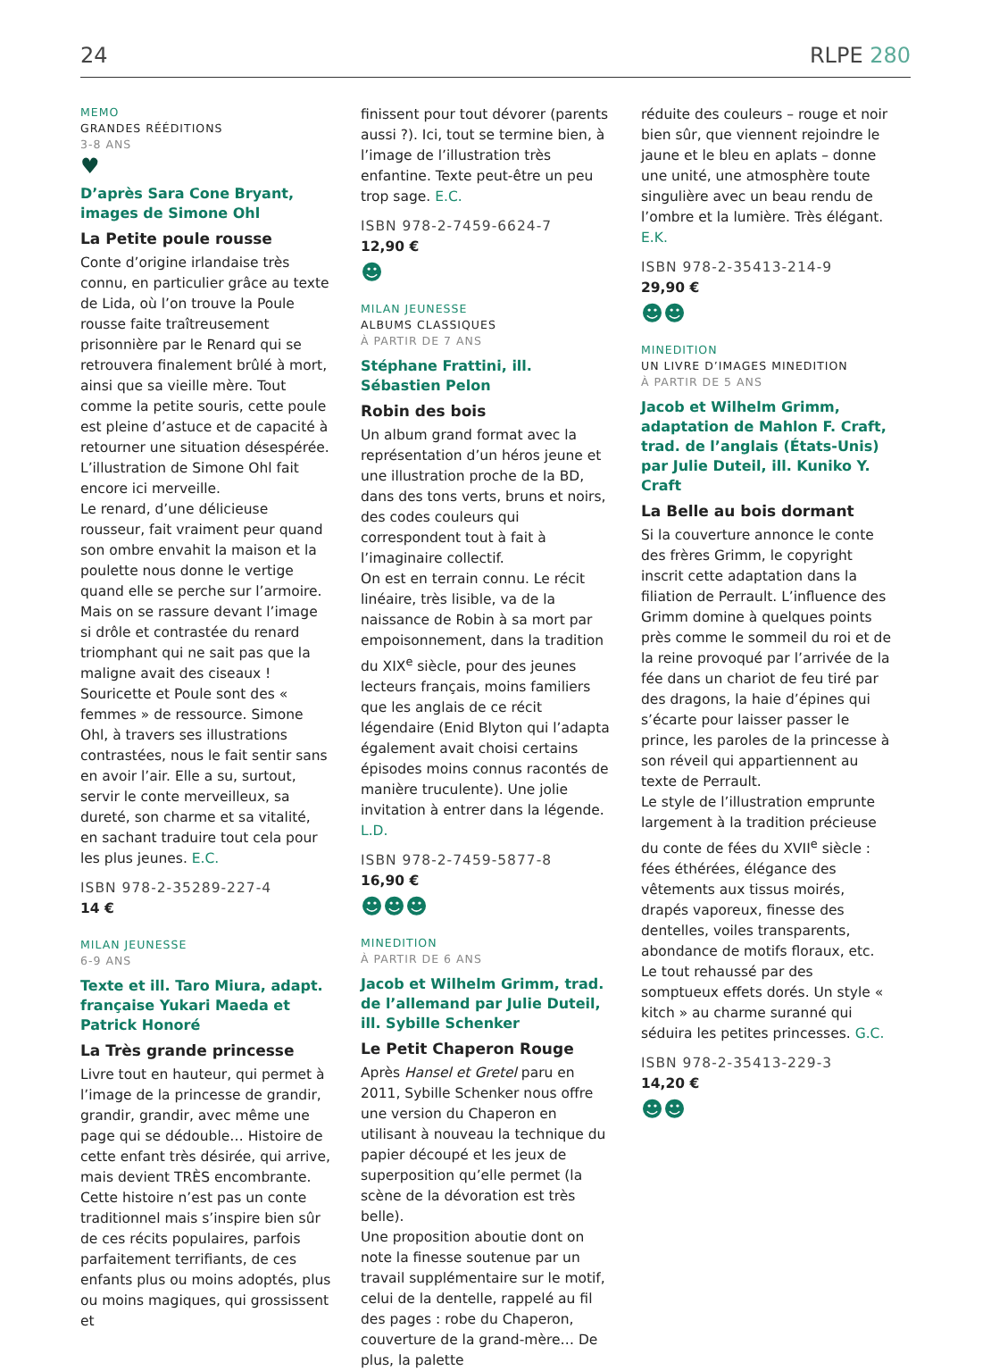24
RLPE 280
MEMO
GRANDES RÉÉDITIONS
3-8 ANS
♥
D’après Sara Cone Bryant, images de Simone Ohl
La Petite poule rousse
Conte d’origine irlandaise très connu, en particulier grâce au texte de Lida, où l’on trouve la Poule rousse faite traîtreusement prisonnière par le Renard qui se retrouvera finalement brûlé à mort, ainsi que sa vieille mère. Tout comme la petite souris, cette poule est pleine d’astuce et de capacité à retourner une situation désespérée. L’illustration de Simone Ohl fait encore ici merveille.
Le renard, d’une délicieuse rousseur, fait vraiment peur quand son ombre envahit la maison et la poulette nous donne le vertige quand elle se perche sur l’armoire. Mais on se rassure devant l’image si drôle et contrastée du renard triomphant qui ne sait pas que la maligne avait des ciseaux ! Souricette et Poule sont des « femmes » de ressource. Simone Ohl, à travers ses illustrations contrastées, nous le fait sentir sans en avoir l’air. Elle a su, surtout, servir le conte merveilleux, sa dureté, son charme et sa vitalité, en sachant traduire tout cela pour les plus jeunes. E.C.
ISBN 978-2-35289-227-4
14 €
MILAN JEUNESSE
6-9 ANS
Texte et ill. Taro Miura, adapt. française Yukari Maeda et Patrick Honoré
La Très grande princesse
Livre tout en hauteur, qui permet à l’image de la princesse de grandir, grandir, grandir, avec même une page qui se dédouble… Histoire de cette enfant très désirée, qui arrive, mais devient TRÈS encombrante.
Cette histoire n’est pas un conte traditionnel mais s’inspire bien sûr de ces récits populaires, parfois parfaitement terrifiants, de ces enfants plus ou moins adoptés, plus ou moins magiques, qui grossissent et
finissent pour tout dévorer (parents aussi ?). Ici, tout se termine bien, à l’image de l’illustration très enfantine. Texte peut-être un peu trop sage. E.C.
ISBN 978-2-7459-6624-7
12,90 €
☻
MILAN JEUNESSE
ALBUMS CLASSIQUES
À PARTIR DE 7 ANS
Stéphane Frattini, ill. Sébastien Pelon
Robin des bois
Un album grand format avec la représentation d’un héros jeune et une illustration proche de la BD, dans des tons verts, bruns et noirs, des codes couleurs qui correspondent tout à fait à l’imaginaire collectif.
On est en terrain connu. Le récit linéaire, très lisible, va de la naissance de Robin à sa mort par empoisonnement, dans la tradition du XIX<sup>e</sup> siècle, pour des jeunes lecteurs français, moins familiers que les anglais de ce récit légendaire (Enid Blyton qui l’adapta également avait choisi certains épisodes moins connus racontés de manière truculente). Une jolie invitation à entrer dans la légende. L.D.
ISBN 978-2-7459-5877-8
16,90 €
☻☻☻
MINEDITION
À PARTIR DE 6 ANS
Jacob et Wilhelm Grimm, trad. de l’allemand par Julie Duteil, ill. Sybille Schenker
Le Petit Chaperon Rouge
Après Hansel et Gretel paru en 2011, Sybille Schenker nous offre une version du Chaperon en utilisant à nouveau la technique du papier découpé et les jeux de superposition qu’elle permet (la scène de la dévoration est très belle).
Une proposition aboutie dont on note la finesse soutenue par un travail supplémentaire sur le motif, celui de la dentelle, rappelé au fil des pages : robe du Chaperon, couverture de la grand-mère… De plus, la palette
réduite des couleurs – rouge et noir bien sûr, que viennent rejoindre le jaune et le bleu en aplats – donne une unité, une atmosphère toute singulière avec un beau rendu de l’ombre et la lumière. Très élégant. E.K.
ISBN 978-2-35413-214-9
29,90 €
☻☻
MINEDITION
UN LIVRE D’IMAGES MINEDITION
À PARTIR DE 5 ANS
Jacob et Wilhelm Grimm, adaptation de Mahlon F. Craft, trad. de l’anglais (États-Unis) par Julie Duteil, ill. Kuniko Y. Craft
La Belle au bois dormant
Si la couverture annonce le conte des frères Grimm, le copyright inscrit cette adaptation dans la filiation de Perrault. L’influence des Grimm domine à quelques points près comme le sommeil du roi et de la reine provoqué par l’arrivée de la fée dans un chariot de feu tiré par des dragons, la haie d’épines qui s’écarte pour laisser passer le prince, les paroles de la princesse à son réveil qui appartiennent au texte de Perrault.
Le style de l’illustration emprunte largement à la tradition précieuse du conte de fées du XVII<sup>e</sup> siècle : fées éthérées, élégance des vêtements aux tissus moirés, drapés vaporeux, finesse des dentelles, voiles transparents, abondance de motifs floraux, etc. Le tout rehaussé par des somptueux effets dorés. Un style « kitch » au charme suranné qui séduira les petites princesses. G.C.
ISBN 978-2-35413-229-3
14,20 €
☻☻